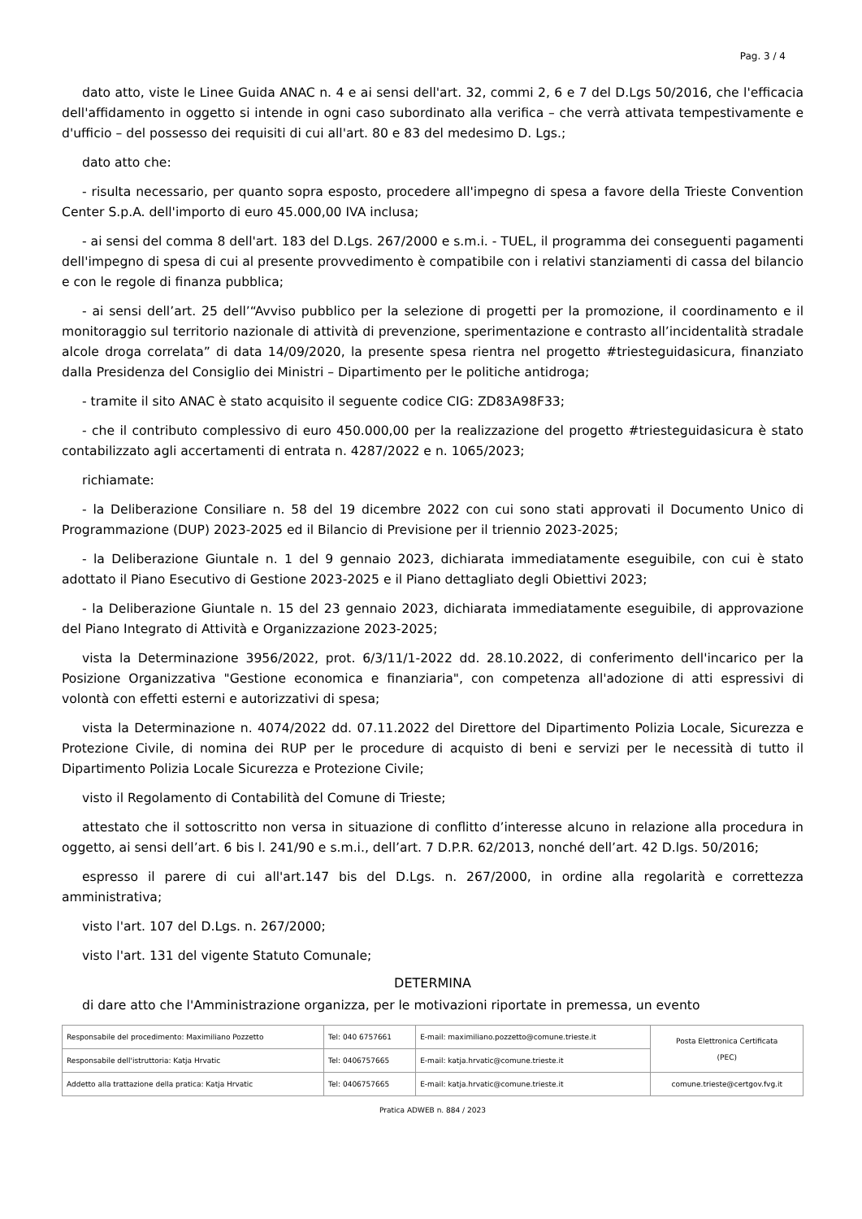Pag. 3 / 4
dato atto, viste le Linee Guida ANAC n. 4 e ai sensi dell'art. 32, commi 2, 6 e 7 del D.Lgs 50/2016, che l'efficacia dell'affidamento in oggetto si intende in ogni caso subordinato alla verifica – che verrà attivata tempestivamente e d'ufficio – del possesso dei requisiti di cui all'art. 80 e 83 del medesimo D. Lgs.;
dato atto che:
- risulta necessario, per quanto sopra esposto, procedere all'impegno di spesa a favore della Trieste Convention Center S.p.A. dell'importo di euro 45.000,00 IVA inclusa;
- ai sensi del comma 8 dell'art. 183 del D.Lgs. 267/2000 e s.m.i. - TUEL, il programma dei conseguenti pagamenti dell'impegno di spesa di cui al presente provvedimento è compatibile con i relativi stanziamenti di cassa del bilancio e con le regole di finanza pubblica;
- ai sensi dell’art. 25 dell’“Avviso pubblico per la selezione di progetti per la promozione, il coordinamento e il monitoraggio sul territorio nazionale di attività di prevenzione, sperimentazione e contrasto all’incidentalità stradale alcole droga correlata” di data 14/09/2020, la presente spesa rientra nel progetto #triesteguidasicura, finanziato dalla Presidenza del Consiglio dei Ministri – Dipartimento per le politiche antidroga;
- tramite il sito ANAC è stato acquisito il seguente codice CIG: ZD83A98F33;
- che il contributo complessivo di euro 450.000,00 per la realizzazione del progetto #triesteguidasicura è stato contabilizzato agli accertamenti di entrata n. 4287/2022 e n. 1065/2023;
richiamate:
- la Deliberazione Consiliare n. 58 del 19 dicembre 2022 con cui sono stati approvati il Documento Unico di Programmazione (DUP) 2023-2025 ed il Bilancio di Previsione per il triennio 2023-2025;
- la Deliberazione Giuntale n. 1 del 9 gennaio 2023, dichiarata immediatamente eseguibile, con cui è stato adottato il Piano Esecutivo di Gestione 2023-2025 e il Piano dettagliato degli Obiettivi 2023;
- la Deliberazione Giuntale n. 15 del 23 gennaio 2023, dichiarata immediatamente eseguibile, di approvazione del Piano Integrato di Attività e Organizzazione 2023-2025;
vista la Determinazione 3956/2022, prot. 6/3/11/1-2022 dd. 28.10.2022, di conferimento dell'incarico per la Posizione Organizzativa "Gestione economica e finanziaria", con competenza all'adozione di atti espressivi di volontà con effetti esterni e autorizzativi di spesa;
vista la Determinazione n. 4074/2022 dd. 07.11.2022 del Direttore del Dipartimento Polizia Locale, Sicurezza e Protezione Civile, di nomina dei RUP per le procedure di acquisto di beni e servizi per le necessità di tutto il Dipartimento Polizia Locale Sicurezza e Protezione Civile;
visto il Regolamento di Contabilità del Comune di Trieste;
attestato che il sottoscritto non versa in situazione di conflitto d’interesse alcuno in relazione alla procedura in oggetto, ai sensi dell’art. 6 bis l. 241/90 e s.m.i., dell’art. 7 D.P.R. 62/2013, nonché dell’art. 42 D.lgs. 50/2016;
espresso il parere di cui all'art.147 bis del D.Lgs. n. 267/2000, in ordine alla regolarità e correttezza amministrativa;
visto l'art. 107 del D.Lgs. n. 267/2000;
visto l'art. 131 del vigente Statuto Comunale;
DETERMINA
di dare atto che l'Amministrazione organizza, per le motivazioni riportate in premessa, un evento
| Responsabile del procedimento: Maximiliano Pozzetto | Tel: 040 6757661 | E-mail: maximiliano.pozzetto@comune.trieste.it | Posta Elettronica Certificata (PEC) |
| Responsabile dell'istruttoria: Katja Hrvatic | Tel: 0406757665 | E-mail: katja.hrvatic@comune.trieste.it | |
| Addetto alla trattazione della pratica: Katja Hrvatic | Tel: 0406757665 | E-mail: katja.hrvatic@comune.trieste.it | comune.trieste@certgov.fvg.it |
Pratica ADWEB n. 884 / 2023